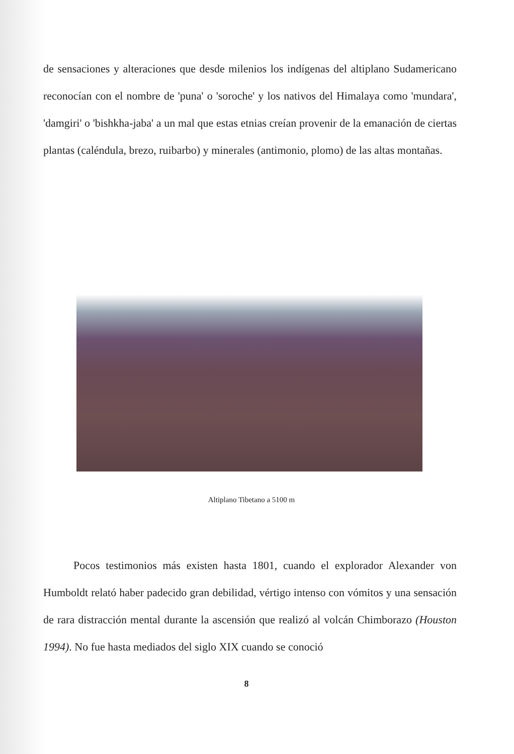de sensaciones y alteraciones que desde milenios los indígenas del altiplano Sudamericano reconocían con el nombre de 'puna' o 'soroche' y los nativos del Himalaya como 'mundara', 'damgiri' o 'bishkha-jaba' a un mal que estas etnias creían provenir de la emanación de ciertas plantas (caléndula, brezo, ruibarbo) y minerales (antimonio, plomo) de las altas montañas.
Altiplano Tibetano a 5100 m
Pocos testimonios más existen hasta 1801, cuando el explorador Alexander von Humboldt relató haber padecido gran debilidad, vértigo intenso con vómitos y una sensación de rara distracción mental durante la ascensión que realizó al volcán Chimborazo (Houston 1994). No fue hasta mediados del siglo XIX cuando se conoció
8